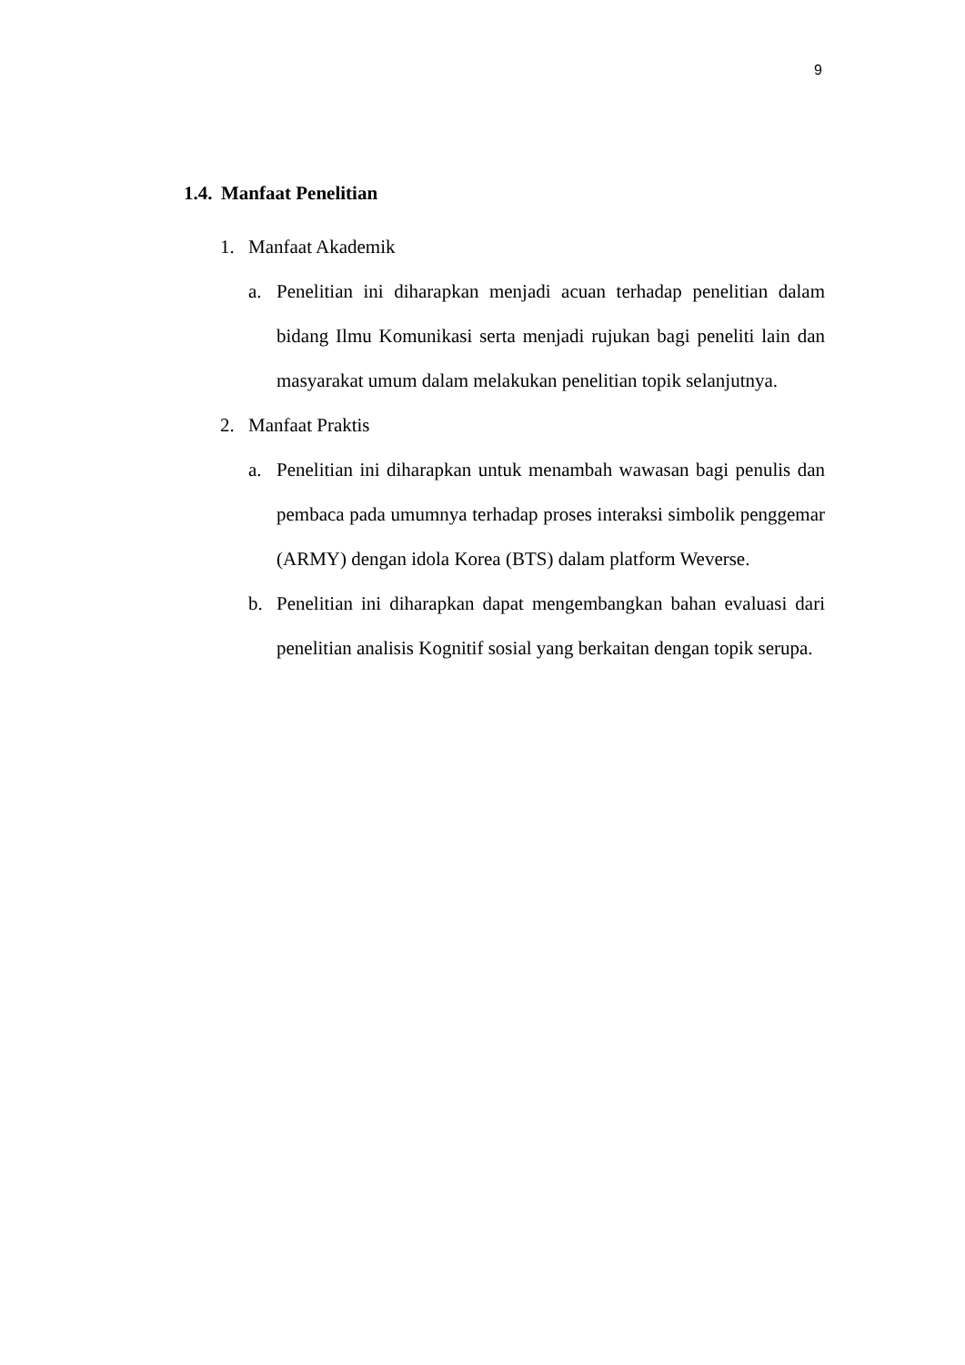9
1.4. Manfaat Penelitian
1. Manfaat Akademik
a. Penelitian ini diharapkan menjadi acuan terhadap penelitian dalam bidang Ilmu Komunikasi serta menjadi rujukan bagi peneliti lain dan masyarakat umum dalam melakukan penelitian topik selanjutnya.
2. Manfaat Praktis
a. Penelitian ini diharapkan untuk menambah wawasan bagi penulis dan pembaca pada umumnya terhadap proses interaksi simbolik penggemar (ARMY) dengan idola Korea (BTS) dalam platform Weverse.
b. Penelitian ini diharapkan dapat mengembangkan bahan evaluasi dari penelitian analisis Kognitif sosial yang berkaitan dengan topik serupa.